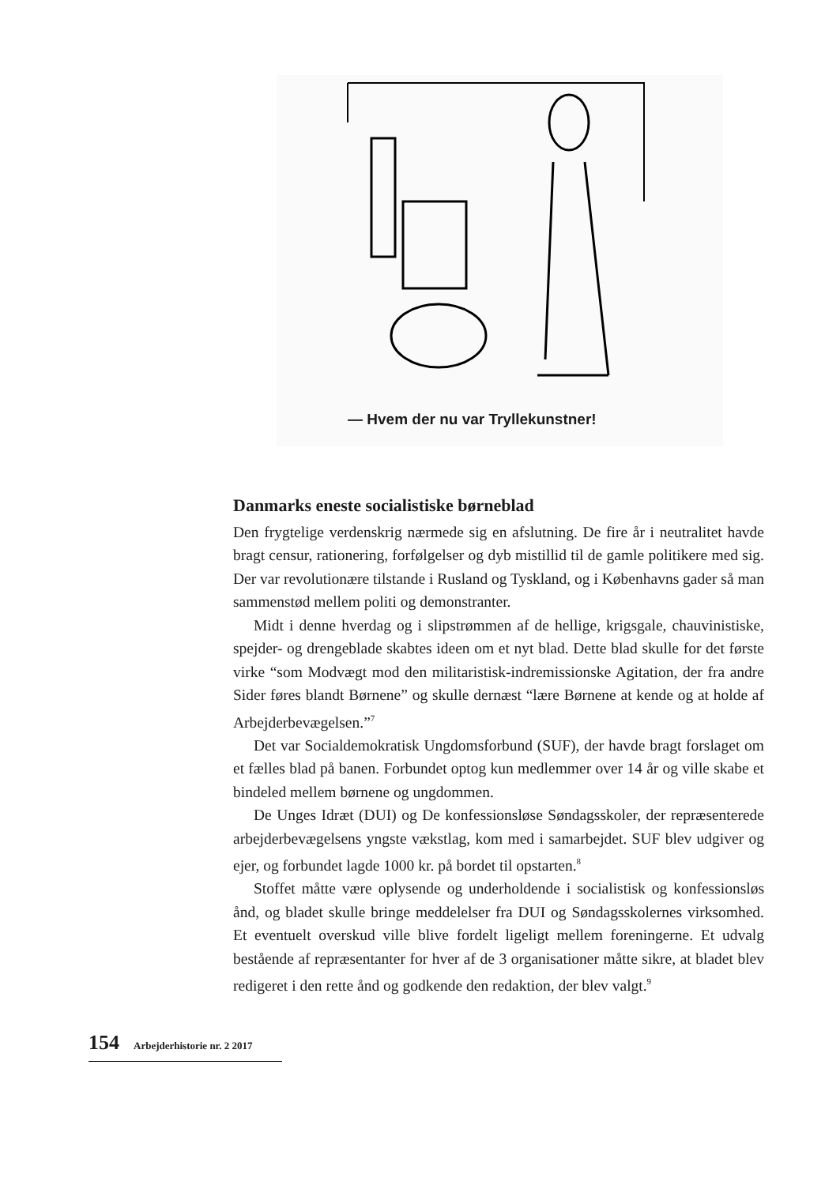— Hvem der nu var Tryllekunstner!
Danmarks eneste socialistiske børneblad
Den frygtelige verdenskrig nærmede sig en afslutning. De fire år i neutralitet havde bragt censur, rationering, forfølgelser og dyb mistillid til de gamle politikere med sig. Der var revolutionære tilstande i Rusland og Tyskland, og i Københavns gader så man sammenstød mellem politi og demonstranter.
Midt i denne hverdag og i slipstrømmen af de hellige, krigsgale, chauvinistiske, spejder- og drengeblade skabtes ideen om et nyt blad. Dette blad skulle for det første virke “som Modvægt mod den militaristisk-indremissionske Agitation, der fra andre Sider føres blandt Børnene” og skulle dernæst “lære Børnene at kende og at holde af Arbejderbevægelsen.”<sup>7</sup>
Det var Socialdemokratisk Ungdomsforbund (SUF), der havde bragt forslaget om et fælles blad på banen. Forbundet optog kun medlemmer over 14 år og ville skabe et bindeled mellem børnene og ungdommen.
De Unges Idræt (DUI) og De konfessionsløse Søndagsskoler, der repræsenterede arbejderbevægelsens yngste vækstlag, kom med i samarbejdet. SUF blev udgiver og ejer, og forbundet lagde 1000 kr. på bordet til opstarten.<sup>8</sup>
Stoffet måtte være oplysende og underholdende i socialistisk og konfessionsløs ånd, og bladet skulle bringe meddelelser fra DUI og Søndagsskolernes virksomhed. Et eventuelt overskud ville blive fordelt ligeligt mellem foreningerne. Et udvalg bestående af repræsentanter for hver af de 3 organisationer måtte sikre, at bladet blev redigeret i den rette ånd og godkende den redaktion, der blev valgt.<sup>9</sup>
154 Arbejderhistorie nr. 2 2017